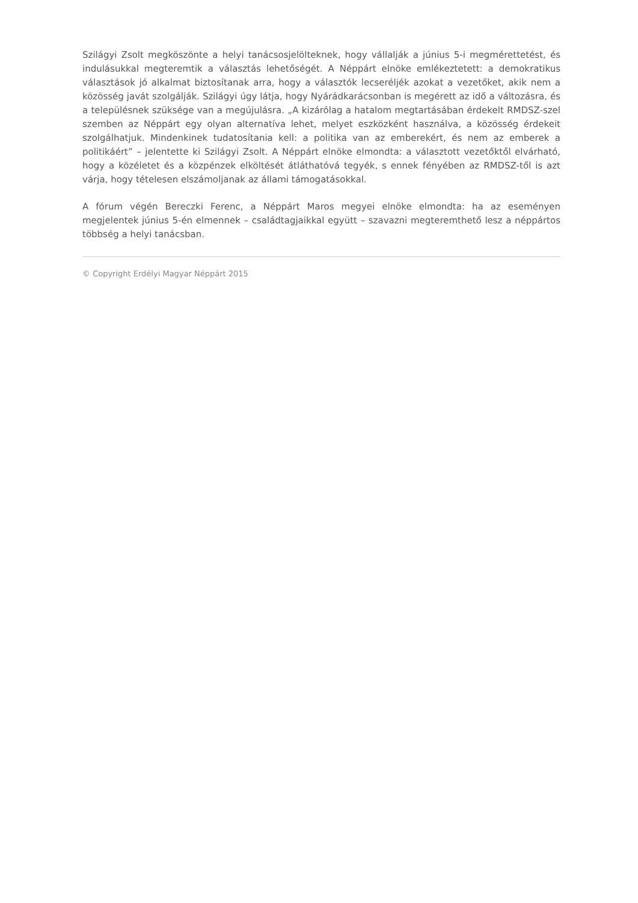Szilágyi Zsolt megköszönte a helyi tanácsosjelölteknek, hogy vállalják a június 5-i megmérettetést, és indulásukkal megteremtik a választás lehetőségét. A Néppárt elnöke emlékeztetett: a demokratikus választások jó alkalmat biztosítanak arra, hogy a választók lecseréljék azokat a vezetőket, akik nem a közösség javát szolgálják. Szilágyi úgy látja, hogy Nyárádkarácsonban is megérett az idő a változásra, és a településnek szüksége van a megújulásra. „A kizárólag a hatalom megtartásában érdekelt RMDSZ-szel szemben az Néppárt egy olyan alternatíva lehet, melyet eszközként használva, a közösség érdekeit szolgálhatjuk. Mindenkinek tudatosítania kell: a politika van az emberekért, és nem az emberek a politikáért” – jelentette ki Szilágyi Zsolt. A Néppárt elnöke elmondta: a választott vezetőktől elvárható, hogy a közéletet és a közpénzek elköltését átláthatóvá tegyék, s ennek fényében az RMDSZ-től is azt várja, hogy tételesen elszámoljanak az állami támogatásokkal.
A fórum végén Bereczki Ferenc, a Néppárt Maros megyei elnöke elmondta: ha az eseményen megjelentek június 5-én elmennek – családtagjaikkal együtt – szavazni megteremthető lesz a néppártos többség a helyi tanácsban.
© Copyright Erdélyi Magyar Néppárt 2015